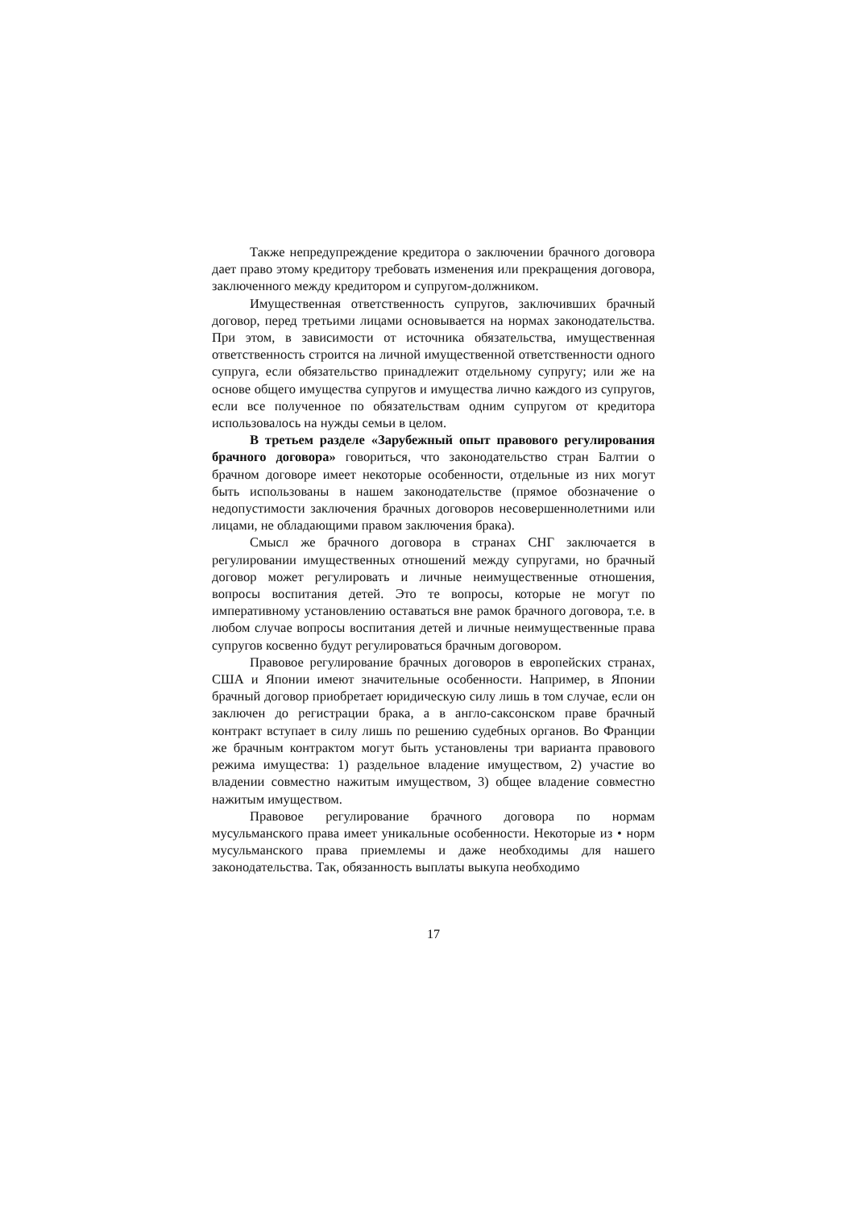Также непредупреждение кредитора о заключении брачного договора дает право этому кредитору требовать изменения или прекращения договора, заключенного между кредитором и супругом-должником.
Имущественная ответственность супругов, заключивших брачный договор, перед третьими лицами основывается на нормах законодательства. При этом, в зависимости от источника обязательства, имущественная ответственность строится на личной имущественной ответственности одного супруга, если обязательство принадлежит отдельному супругу; или же на основе общего имущества супругов и имущества лично каждого из супругов, если все полученное по обязательствам одним супругом от кредитора использовалось на нужды семьи в целом.
В третьем разделе «Зарубежный опыт правового регулирования брачного договора» говориться, что законодательство стран Балтии о брачном договоре имеет некоторые особенности, отдельные из них могут быть использованы в нашем законодательстве (прямое обозначение о недопустимости заключения брачных договоров несовершеннолетними или лицами, не обладающими правом заключения брака).
Смысл же брачного договора в странах СНГ заключается в регулировании имущественных отношений между супругами, но брачный договор может регулировать и личные неимущественные отношения, вопросы воспитания детей. Это те вопросы, которые не могут по императивному установлению оставаться вне рамок брачного договора, т.е. в любом случае вопросы воспитания детей и личные неимущественные права супругов косвенно будут регулироваться брачным договором.
Правовое регулирование брачных договоров в европейских странах, США и Японии имеют значительные особенности. Например, в Японии брачный договор приобретает юридическую силу лишь в том случае, если он заключен до регистрации брака, а в англо-саксонском праве брачный контракт вступает в силу лишь по решению судебных органов. Во Франции же брачным контрактом могут быть установлены три варианта правового режима имущества: 1) раздельное владение имуществом, 2) участие во владении совместно нажитым имуществом, 3) общее владение совместно нажитым имуществом.
Правовое регулирование брачного договора по нормам мусульманского права имеет уникальные особенности. Некоторые из • норм мусульманского права приемлемы и даже необходимы для нашего законодательства. Так, обязанность выплаты выкупа необходимо
17